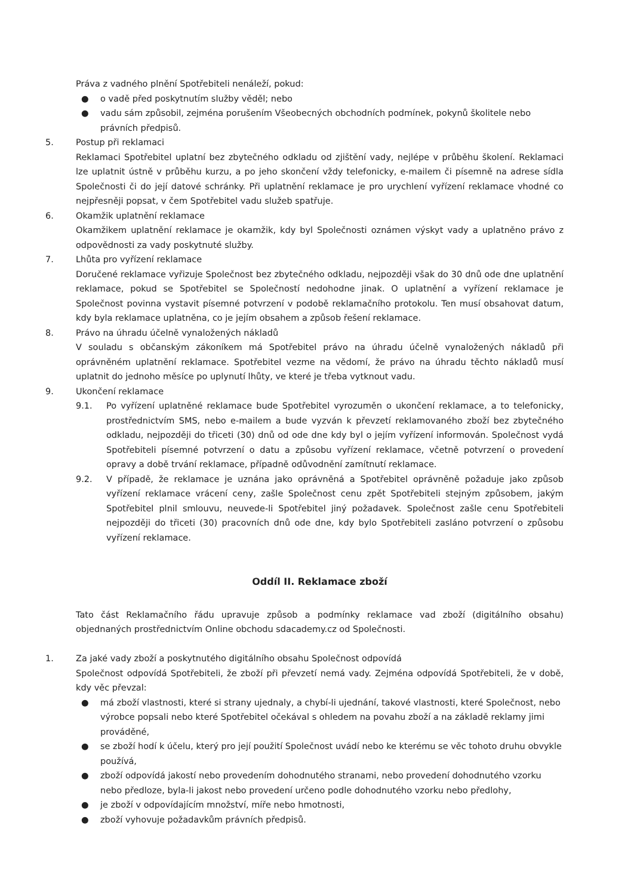Práva z vadného plnění Spotřebiteli nenáleží, pokud:
● o vadě před poskytnutím služby věděl; nebo
● vadu sám způsobil, zejména porušením Všeobecných obchodních podmínek, pokynů školitele nebo právních předpisů.
5. Postup při reklamaci
Reklamaci Spotřebitel uplatní bez zbytečného odkladu od zjištění vady, nejlépe v průběhu školení. Reklamaci lze uplatnit ústně v průběhu kurzu, a po jeho skončení vždy telefonicky, e-mailem či písemně na adrese sídla Společnosti či do její datové schránky. Při uplatnění reklamace je pro urychlení vyřízení reklamace vhodné co nejpřesněji popsat, v čem Spotřebitel vadu služeb spatřuje.
6. Okamžik uplatnění reklamace
Okamžikem uplatnění reklamace je okamžik, kdy byl Společnosti oznámen výskyt vady a uplatněno právo z odpovědnosti za vady poskytnuté služby.
7. Lhůta pro vyřízení reklamace
Doručené reklamace vyřizuje Společnost bez zbytečného odkladu, nejpozději však do 30 dnů ode dne uplatnění reklamace, pokud se Spotřebitel se Společností nedohodne jinak. O uplatnění a vyřízení reklamace je Společnost povinna vystavit písemné potvrzení v podobě reklamačního protokolu. Ten musí obsahovat datum, kdy byla reklamace uplatněna, co je jejím obsahem a způsob řešení reklamace.
8. Právo na úhradu účelně vynaložených nákladů
V souladu s občanským zákoníkem má Spotřebitel právo na úhradu účelně vynaložených nákladů při oprávněném uplatnění reklamace. Spotřebitel vezme na vědomí, že právo na úhradu těchto nákladů musí uplatnit do jednoho měsíce po uplynutí lhůty, ve které je třeba vytknout vadu.
9. Ukončení reklamace
9.1. Po vyřízení uplatněné reklamace bude Spotřebitel vyrozuměn o ukončení reklamace, a to telefonicky, prostřednictvím SMS, nebo e-mailem a bude vyzván k převzetí reklamovaného zboží bez zbytečného odkladu, nejpozději do třiceti (30) dnů od ode dne kdy byl o jejím vyřízení informován. Společnost vydá Spotřebiteli písemné potvrzení o datu a způsobu vyřízení reklamace, včetně potvrzení o provedení opravy a době trvání reklamace, případně odůvodnění zamítnutí reklamace.
9.2. V případě, že reklamace je uznána jako oprávněná a Spotřebitel oprávněně požaduje jako způsob vyřízení reklamace vrácení ceny, zašle Společnost cenu zpět Spotřebiteli stejným způsobem, jakým Spotřebitel plnil smlouvu, neuvede-li Spotřebitel jiný požadavek. Společnost zašle cenu Spotřebiteli nejpozději do třiceti (30) pracovních dnů ode dne, kdy bylo Spotřebiteli zasláno potvrzení o způsobu vyřízení reklamace.
Oddíl II. Reklamace zboží
Tato část Reklamačního řádu upravuje způsob a podmínky reklamace vad zboží (digitálního obsahu) objednaných prostřednictvím Online obchodu sdacademy.cz od Společnosti.
1. Za jaké vady zboží a poskytnutého digitálního obsahu Společnost odpovídá
Společnost odpovídá Spotřebiteli, že zboží při převzetí nemá vady. Zejména odpovídá Spotřebiteli, že v době, kdy věc převzal:
● má zboží vlastnosti, které si strany ujednaly, a chybí-li ujednání, takové vlastnosti, které Společnost, nebo výrobce popsali nebo které Spotřebitel očekával s ohledem na povahu zboží a na základě reklamy jimi prováděné,
● se zboží hodí k účelu, který pro její použití Společnost uvádí nebo ke kterému se věc tohoto druhu obvykle používá,
● zboží odpovídá jakostí nebo provedením dohodnutého stranami, nebo provedení dohodnutého vzorku nebo předloze, byla-li jakost nebo provedení určeno podle dohodnutého vzorku nebo předlohy,
● je zboží v odpovídajícím množství, míře nebo hmotnosti,
● zboží vyhovuje požadavkům právních předpisů.